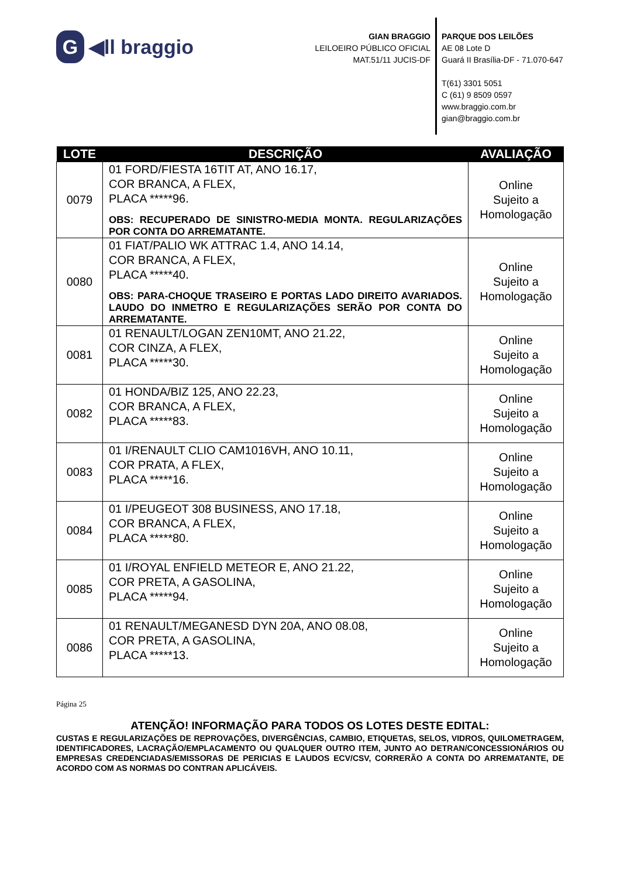G ◀ll braggio
GIAN BRAGGIO
LEILOEIRO PÚBLICO OFICIAL
MAT.51/11 JUCIS-DF
PARQUE DOS LEILÕES
AE 08 Lote D
Guará II Brasília-DF - 71.070-647
T(61) 3301 5051
C (61) 9 8509 0597
www.braggio.com.br
gian@braggio.com.br
| LOTE | DESCRIÇÃO | AVALIAÇÃO |
| --- | --- | --- |
| 0079 | 01 FORD/FIESTA 16TIT AT, ANO 16.17, COR BRANCA, A FLEX, PLACA *****96. OBS: RECUPERADO DE SINISTRO-MEDIA MONTA. REGULARIZAÇÕES POR CONTA DO ARREMATANTE. | Online Sujeito a Homologação |
| 0080 | 01 FIAT/PALIO WK ATTRAC 1.4, ANO 14.14, COR BRANCA, A FLEX, PLACA *****40. OBS: PARA-CHOQUE TRASEIRO E PORTAS LADO DIREITO AVARIADOS. LAUDO DO INMETRO E REGULARIZAÇÕES SERÃO POR CONTA DO ARREMATANTE. | Online Sujeito a Homologação |
| 0081 | 01 RENAULT/LOGAN ZEN10MT, ANO 21.22, COR CINZA, A FLEX, PLACA *****30. | Online Sujeito a Homologação |
| 0082 | 01 HONDA/BIZ 125, ANO 22.23, COR BRANCA, A FLEX, PLACA *****83. | Online Sujeito a Homologação |
| 0083 | 01 I/RENAULT CLIO CAM1016VH, ANO 10.11, COR PRATA, A FLEX, PLACA *****16. | Online Sujeito a Homologação |
| 0084 | 01 I/PEUGEOT 308 BUSINESS, ANO 17.18, COR BRANCA, A FLEX, PLACA *****80. | Online Sujeito a Homologação |
| 0085 | 01 I/ROYAL ENFIELD METEOR E, ANO 21.22, COR PRETA, A GASOLINA, PLACA *****94. | Online Sujeito a Homologação |
| 0086 | 01 RENAULT/MEGANESD DYN 20A, ANO 08.08, COR PRETA, A GASOLINA, PLACA *****13. | Online Sujeito a Homologação |
Página 25
ATENÇÃO! INFORMAÇÃO PARA TODOS OS LOTES DESTE EDITAL:
CUSTAS E REGULARIZAÇÕES DE REPROVAÇÕES, DIVERGÊNCIAS, CAMBIO, ETIQUETAS, SELOS, VIDROS, QUILOMETRAGEM, IDENTIFICADORES, LACRAÇÃO/EMPLACAMENTO OU QUALQUER OUTRO ITEM, JUNTO AO DETRAN/CONCESSIONÁRIOS OU EMPRESAS CREDENCIADAS/EMISSORAS DE PERICIAS E LAUDOS ECV/CSV, CORRERÃO A CONTA DO ARREMATANTE, DE ACORDO COM AS NORMAS DO CONTRAN APLICÁVEIS.